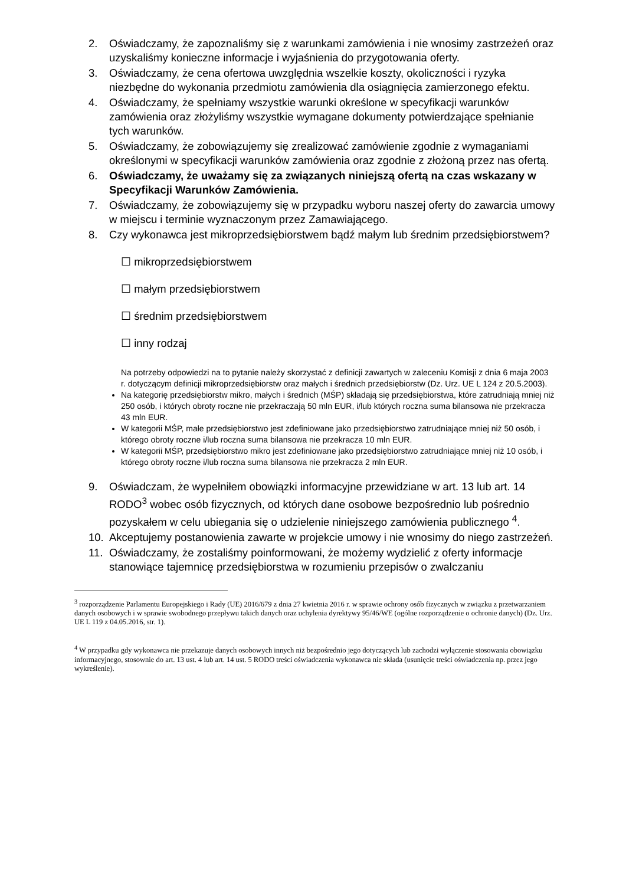2. Oświadczamy, że zapoznaliśmy się z warunkami zamówienia i nie wnosimy zastrzeżeń oraz uzyskaliśmy konieczne informacje i wyjaśnienia do przygotowania oferty.
3. Oświadczamy, że cena ofertowa uwzględnia wszelkie koszty, okoliczności i ryzyka niezbędne do wykonania przedmiotu zamówienia dla osiągnięcia zamierzonego efektu.
4. Oświadczamy, że spełniamy wszystkie warunki określone w specyfikacji warunków zamówienia oraz złożyliśmy wszystkie wymagane dokumenty potwierdzające spełnianie tych warunków.
5. Oświadczamy, że zobowiązujemy się zrealizować zamówienie zgodnie z wymaganiami określonymi w specyfikacji warunków zamówienia oraz zgodnie z złożoną przez nas ofertą.
6. Oświadczamy, że uważamy się za związanych niniejszą ofertą na czas wskazany w Specyfikacji Warunków Zamówienia.
7. Oświadczamy, że zobowiązujemy się w przypadku wyboru naszej oferty do zawarcia umowy w miejscu i terminie wyznaczonym przez Zamawiającego.
8. Czy wykonawca jest mikroprzedsiębiorstwem bądź małym lub średnim przedsiębiorstwem?
☐ mikroprzedsiębiorstwem
☐ małym przedsiębiorstwem
☐ średnim przedsiębiorstwem
☐ inny rodzaj
Na potrzeby odpowiedzi na to pytanie należy skorzystać z definicji zawartych w zaleceniu Komisji z dnia 6 maja 2003 r. dotyczącym definicji mikroprzedsiębiorstw oraz małych i średnich przedsiębiorstw (Dz. Urz. UE L 124 z 20.5.2003).
Na kategorię przedsiębiorstw mikro, małych i średnich (MŚP) składają się przedsiębiorstwa, które zatrudniają mniej niż 250 osób, i których obroty roczne nie przekraczają 50 mln EUR, i/lub których roczna suma bilansowa nie przekracza 43 mln EUR.
W kategorii MŚP, małe przedsiębiorstwo jest zdefiniowane jako przedsiębiorstwo zatrudniające mniej niż 50 osób, i którego obroty roczne i/lub roczna suma bilansowa nie przekracza 10 mln EUR.
W kategorii MŚP, przedsiębiorstwo mikro jest zdefiniowane jako przedsiębiorstwo zatrudniające mniej niż 10 osób, i którego obroty roczne i/lub roczna suma bilansowa nie przekracza 2 mln EUR.
9. Oświadczam, że wypełniłem obowiązki informacyjne przewidziane w art. 13 lub art. 14 RODO<sup>3</sup> wobec osób fizycznych, od których dane osobowe bezpośrednio lub pośrednio pozyskałem w celu ubiegania się o udzielenie niniejszego zamówienia publicznego <sup>4</sup>.
10. Akceptujemy postanowienia zawarte w projekcie umowy i nie wnosimy do niego zastrzeżeń.
11. Oświadczamy, że zostaliśmy poinformowani, że możemy wydzielić z oferty informacje stanowiące tajemnicę przedsiębiorstwa w rozumieniu przepisów o zwalczaniu
<sup>3</sup> rozporządzenie Parlamentu Europejskiego i Rady (UE) 2016/679 z dnia 27 kwietnia 2016 r. w sprawie ochrony osób fizycznych w związku z przetwarzaniem danych osobowych i w sprawie swobodnego przepływu takich danych oraz uchylenia dyrektywy 95/46/WE (ogólne rozporządzenie o ochronie danych) (Dz. Urz. UE L 119 z 04.05.2016, str. 1).
<sup>4</sup> W przypadku gdy wykonawca nie przekazuje danych osobowych innych niż bezpośrednio jego dotyczących lub zachodzi wyłączenie stosowania obowiązku informacyjnego, stosownie do art. 13 ust. 4 lub art. 14 ust. 5 RODO treści oświadczenia wykonawca nie składa (usunięcie treści oświadczenia np. przez jego wykreślenie).